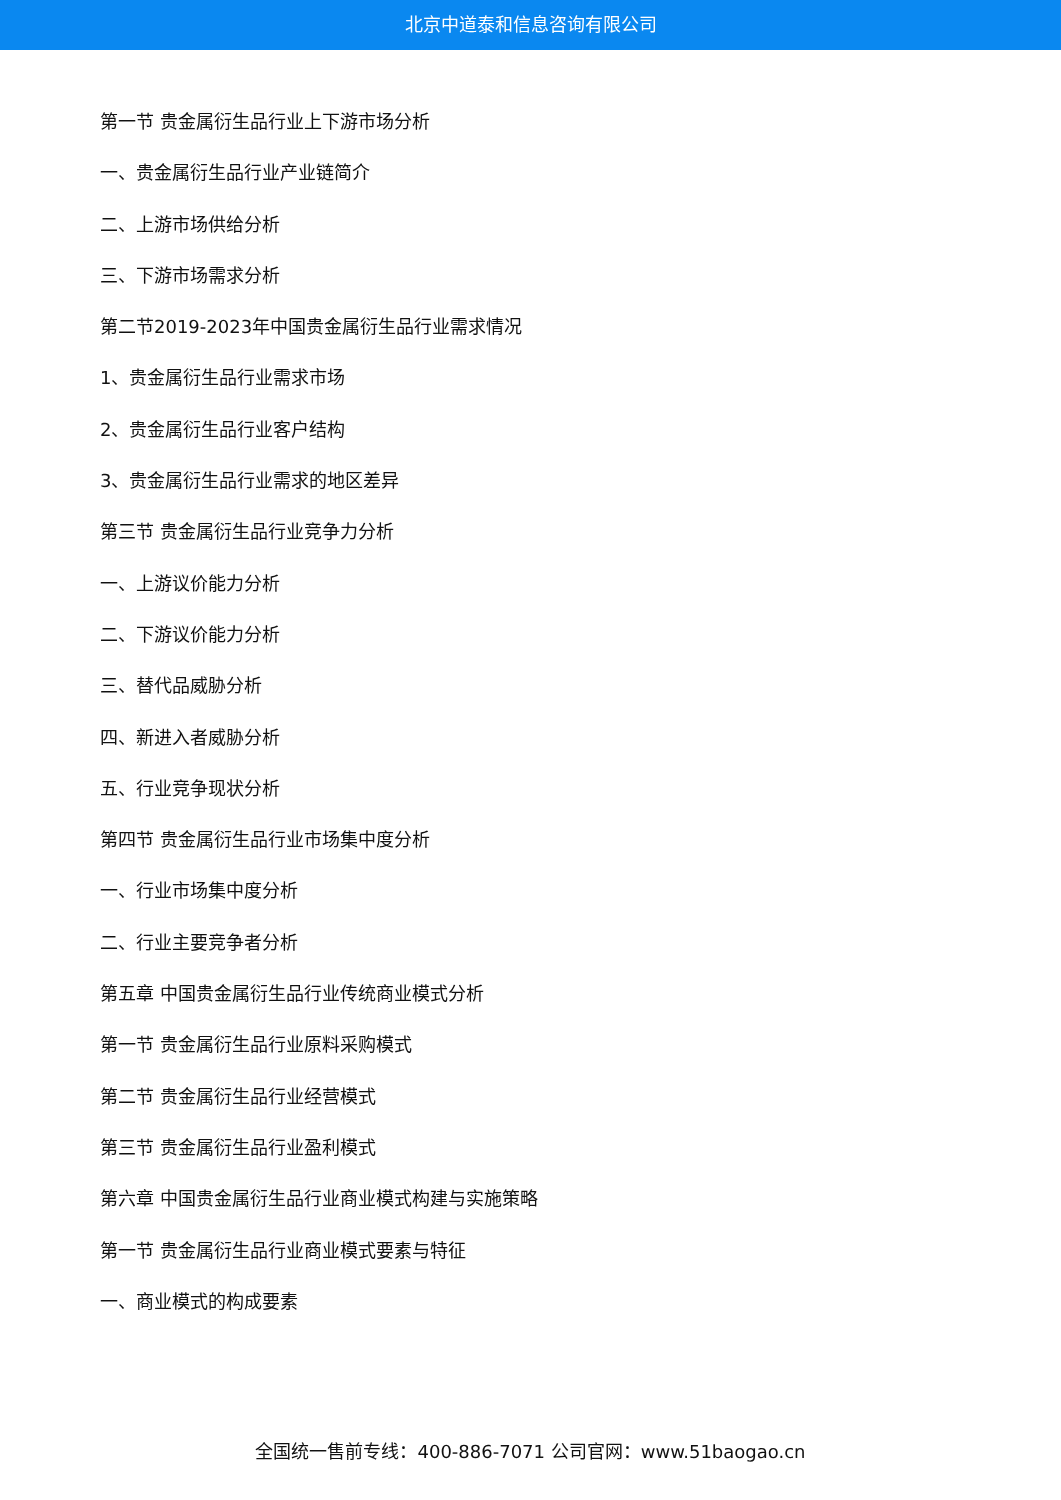北京中道泰和信息咨询有限公司
第一节 贵金属衍生品行业上下游市场分析
一、贵金属衍生品行业产业链简介
二、上游市场供给分析
三、下游市场需求分析
第二节2019-2023年中国贵金属衍生品行业需求情况
1、贵金属衍生品行业需求市场
2、贵金属衍生品行业客户结构
3、贵金属衍生品行业需求的地区差异
第三节 贵金属衍生品行业竞争力分析
一、上游议价能力分析
二、下游议价能力分析
三、替代品威胁分析
四、新进入者威胁分析
五、行业竞争现状分析
第四节 贵金属衍生品行业市场集中度分析
一、行业市场集中度分析
二、行业主要竞争者分析
第五章 中国贵金属衍生品行业传统商业模式分析
第一节 贵金属衍生品行业原料采购模式
第二节 贵金属衍生品行业经营模式
第三节 贵金属衍生品行业盈利模式
第六章 中国贵金属衍生品行业商业模式构建与实施策略
第一节 贵金属衍生品行业商业模式要素与特征
一、商业模式的构成要素
全国统一售前专线：400-886-7071 公司官网：www.51baogao.cn